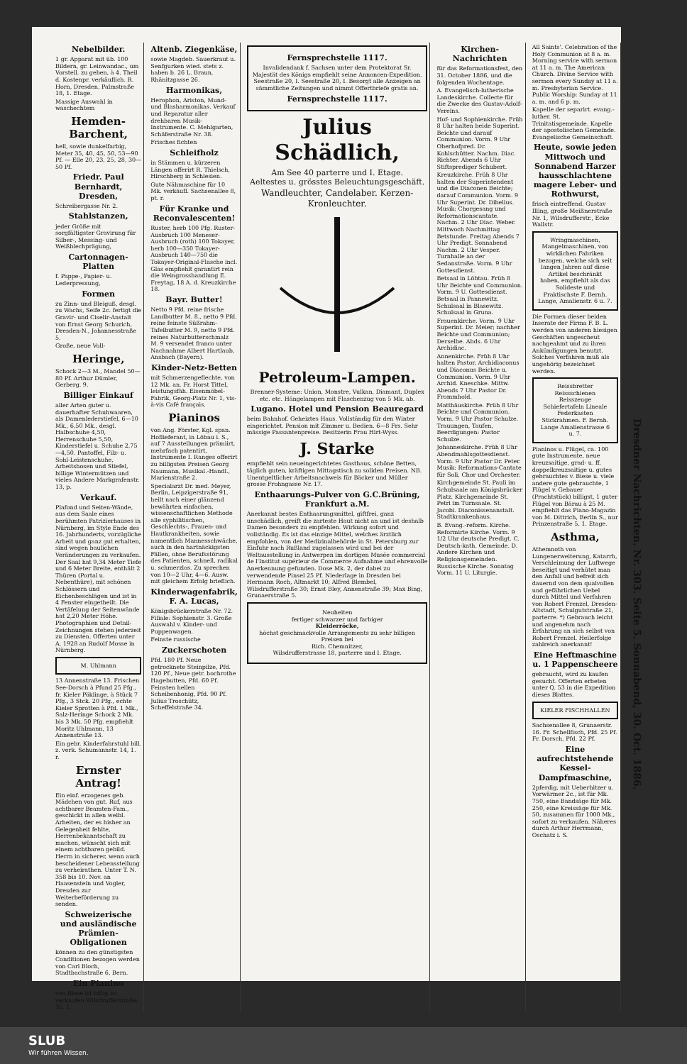Nebelbilder.
1 gr. Apparat mit üb. 100 Bildern, gr. Leinwandac., um Vorstell. zu geben, à 4. Theil d. Kostenpr. verkäuflich. R. Horn, Dresden, Palmstraße 18, 1. Etage.
Massige Auswahl in waschechtem
Hemden-Barchent,
hell, sowie dunkelfarbig, Meter 35, 40, 45, 50, 53—90 Pf. — Elle 20, 23, 25, 28, 30—50 Pf.
Friedr. Paul Bernhardt, Dresden,
Schreibergasse Nr. 2.
Stahlstanzen,
jeder Größe mit sorgfältigster Gravirung für Silber-, Messing- und Weißblechprägung,
Cartonnagen-Platten
f. Pappe-, Papier- u. Lederpressung,
Formen
zu Zinn- und Bleiguß, desgl. zu Wachs, Seife 2c. fertigt die Gravir- und Ciselir-Anstalt von Ernst Georg Schurich, Dresden-N., Johannesstraße 5.
Große, neue Voll-
Heringe,
Schock 2—3 M., Mandel 50—80 Pf. Arthur Dümler, Gerberg. 9.
Billiger Einkauf
aller Arten guter u. dauerhafter Schuhwaaren, als Damenlederstiefel, 6—10 Mk., 6,50 Mk., desgl. Halbschuhe 4,50, Herrenschuhe 5,50, Kinderstiefel u. Schuhe 2,75—4,50. Pantoffel, Filz- u. Sohl-Leistenschuhe, Arbeitshosen und Stiefel, billige Wintermützen und vieles Andere Markgrafenstr. 13, p.
Verkauf.
Plafond und Seiten-Wände, aus dem Saale eines berühmten Patrizierhauses in Nürnberg, im Style Ende des 16. Jahrhunderts, vorzügliche Arbeit und ganz gut erhalten, sind wegen baulichen Veränderungen zu verkaufen. Der Saal hat 9,34 Meter Tiefe und 6 Meter Breite, enthält 2 Thüren (Portal u. Nebenthüre), mit schönen Schlössern und Eichenbeschlägen und ist in 4 Fenster eingetheilt. Die Vertäfelung der Seitenwände hat 2,20 Meter Höhe. Photographien und Detail-Zeichnungen stehen jederzeit zu Diensten. Offerten unter A. 1928 an Rudolf Mosse in Nürnberg.
M. Uhlmann
13 Annenstraße 13. Frischen See-Dorsch à Pfund 25 Pfg., fr. Kieler Pöklinge, à Stück 7 Pfg., 3 Stck. 20 Pfg., echte Kieler Sprotten à Pfd. 1 Mk., Salz-Heringe Schock 2 Mk. bis 3 Mk. 50 Pfg. empfiehlt Moritz Uhlmann, 13 Annenstraße 13.
Ein gebr. Kinderfahrstuhl bill. z. verk. Schumannstr. 14, 1. r.
Ernster Antrag!
Ein einf. erzogenes geb. Mädchen von gut. Ruf, aus achtbarer Beamten-Fam., geschickt in allen weibl. Arbeiten, der es bisher an Gelegenheit fehlte, Herrenbekanntschaft zu machen, wünscht sich mit einem achtbaren gebild. Herrn in sicherer, wenn auch bescheidener Lebensstellung zu verheirathen. Unter T. N. 358 bis 10. Nov. an Haasenstein und Vogler, Dresden zur Weiterbeförderung zu senden.
Schweizerische und ausländische Prämien-Obligationen
können zu den günstigsten Conditionen bezogen werden von Carl Bloch, Stadtbachstraße 6, Bern.
Ein Pianino
von Biese ist billig zu verkaufen Wilsdrufferstraße 35, 1.
Altenb. Ziegenkäse,
sowie Magdeb. Sauerkraut u. Senfgurken wied. stets z. haben b. 26 L. Braun, Rhänitzgasse 26.
Harmonikas,
Herophon, Ariston, Mund- und Blasharmonikas. Verkauf und Reparatur aller drehbaren Musik-Instrumente. C. Mehlgarten, Schäferstraße Nr. 38.
Frisches fichten
Schleifholz
in Stämmen u. kürzeren Längen offerirt R. Thielsch, Hirschberg in Schlesien.
Gute Nähmaschine für 10 Mk. verkäufl. Sachsenallee 8, pt. r.
Für Kranke und Reconvalescenten!
Ruster, herb 100 Pfg. Ruster-Ausbruch 100 Meneser-Ausbruch (roth) 100 Tokayer, herb 100—350 Tokayer-Ausbruch 140—750 die Tokayer-Original-Flasche incl. Glas empfiehlt garantirt rein die Weingrosshandlung E. Freytag, 18 A. d. Kreuzkirche 18.
Bayr. Butter!
Netto 9 Pfd. reine frische Landbutter M. 8., netto 9 Pfd. reine feinste Süßrahm-Tafelbutter M. 9, netto 9 Pfd. reines Naturbutterschmalz M. 9 versendet franco unter Nachnahme Albert Hartlaub, Ansbach (Bayern).
Kinder-Netz-Betten
mit Schmerzengeflechte, von 12 Mk. an. Fr. Horst Tittel, leistungsfäh. Eisenmöbel-Fabrik, Georg-Platz Nr. 1, vis-à-vis Café français.
Pianinos
von Ang. Förster, Kgl. span. Hoflieferant, in Löbau i. S., auf 7 Ausstellungen prämiirt, mehrfach patentirt, Instrumente I. Ranges offerirt zu billigsten Preisen Georg Naumann, Musikal.-Handl., Marienstraße 2.
Specialarzt Dr. med. Meyer, Berlin, Leipzigerstraße 91, heilt nach einer glänzend bewährten einfachen, wissenschaftlichen Methode alle syphilitischen, Geschlechts-, Frauen- und Hautkrankheiten, sowie namentlich Mannesschwäche, auch in den hartnäckigsten Fällen, ohne Berufsstörung des Patienten, schnell, radikal u. schmerzlos. Zu sprechen von 10—2 Uhr, 4—6. Ausw. mit gleichem Erfolg brieflich.
Kinderwagenfabrik, F. A. Lucas,
Königsbrückerstraße Nr. 72. Filiale: Sophienstr. 3. Große Auswahl v. Kinder- und Puppenwagen.
Feinste russische
Zuckerschoten
Pfd. 180 Pf. Neue getrocknete Steinpilze, Pfd. 120 Pf., Neue getr. hochrothe Hagebutten, Pfd. 60 Pf. Feinsten hellen Scheibenhonig, Pfd. 90 Pf. Julius Troschütz, Scheffelstraße 34.
Fernsprechstelle 1117.
Invalidendank f. Sachsen unter dem Protektorat Sr. Majestät des Königs empfiehlt seine Annoncen-Expedition. Seestraße 20, I. Seestraße 20, I. Besorgt alle Anzeigen an sämmtliche Zeitungen und nimmt Offertbriefe gratis an.
Fernsprechstelle 1117.
Julius Schädlich,
Am See 40 parterre und I. Etage.
Aeltestes u. grösstes Beleuchtungsgeschäft.
Wandleuchter, Candelaber. Kerzen-Kronleuchter.
Petroleum-Lampen.
Brenner-Systeme: Union, Monstre, Vulkan, Diamant, Duplex etc. etc. Hängelampen mit Flaschenzug von 5 Mk. ab.
Lugano. Hotel und Pension Beauregard
beim Bahnhof. Geheiztes Haus. Vollständig für den Winter eingerichtet. Pension mit Zimmer u. Bedien. 6—8 Frs. Sehr mässige Passantenpreise. Besitzerin Frau Hirt-Wyss.
J. Starke
empfiehlt sein neueingerichtetes Gasthaus, schöne Betten, täglich guten, kräftigen Mittagstisch zu soliden Preisen. NB. Unentgeltlicher Arbeitsnachweis für Bäcker und Müller grosse Frohngasse Nr. 17.
Enthaarungs-Pulver von G.C.Brüning, Frankfurt a.M.
Anerkannt bestes Enthaarungsmittel, giftfrei, ganz unschädlich, greift die zarteste Haut nicht an und ist deshalb Damen besonders zu empfehlen. Wirkung sofort und vollständig. Es ist das einzige Mittel, welches ärztlich empfohlen, von der Medizinalbehörde in St. Petersburg zur Einfuhr nach Rußland zugelassen wird und bei der Weltausstellung in Antwerpen im dortigen Musée commercial de l'Institut supérieur de Commerce Aufnahme und ehrenvolle Anerkennung gefunden. Dose Mk. 2, der dabei zu verwendende Pinsel 25 Pf. Niederlage in Dresden bei Hermann Roch, Altmarkt 10; Alfred Blembel, Wilsdrufferstraße 30; Ernst Bley, Annenstraße 39; Max Bing, Grunaerstraße 5.
Neuheiten
fertiger schwarzer und farbiger
Kleiderröcke,
höchst geschmackvolle Arrangements zu sehr billigen Preisen bei
Rich. Chemnitzer,
Wilsdrufferstrasse 18, parterre und I. Etage.
Kirchen-Nachrichten
für das Reformationsfest, den 31. October 1886, und die folgenden Wochentage.
A. Evangelisch-lutherische Landeskirche. Collecte für die Zwecke des Gustav-Adolf-Vereins.
Hof- und Sophienkirche. Früh 8 Uhr halten beide Superint. Beichte und darauf Communion. Vorm. 9 Uhr Oberhofpred. Dr. Kohlschütter. Nachm. Diac. Richter. Abends 6 Uhr Stiftsprediger Schubert.
Kreuzkirche. Früh 8 Uhr halten der Superintendent und die Diaconen Beichte; darauf Communion. Vorm. 9 Uhr Superint. Dr. Dibelius. Musik: Chorgesang und Reformationscantate. Nachm. 2 Uhr Diac. Weber. Mittwoch Nachmittag Betstunde. Freitag Abends 7 Uhr Predigt. Sonnabend Nachm. 2 Uhr Vesper. Turnhalle an der Sedanstraße. Vorm. 9 Uhr Gottesdienst.
Betsaal in Löbtau. Früh 8 Uhr Beichte und Communion. Vorm. 9 U. Gottesdienst. Betsaal in Pannewitz. Schulsaal in Blasewitz. Schulsaal in Gruna.
Frauenkirche. Vorm. 9 Uhr Superint. Dr. Meier; nachher Beichte und Communion; Derselbe. Abds. 6 Uhr Archidiac.
Annenkirche. Früh 8 Uhr halten Pastor, Archidiaconus und Diaconus Beichte u. Communion. Vorm. 9 Uhr Archid. Kneschke. Mittw. Abends 7 Uhr Pastor Dr. Frommhold.
Matthäuskirche. Früh 8 Uhr Beichte und Communion. Vorm. 9 Uhr Pastor Schulze. Trauungen, Taufen, Beerdigungen: Pastor Schulze.
Johanneskirche. Früh 8 Uhr Abendmahlsgottesdienst. Vorm. 9 Uhr Pastor Dr. Peter. Musik: Reformations-Cantate für Soli, Chor und Orchester.
Kirchgemeinde St. Pauli im Schulsaale am Königsbrücker Platz. Kirchgemeinde St. Petri im Turnsaale. St. Jacobi. Diaconissenanstalt. Stadtkrankenhaus.
B. Evang.-reform. Kirche. Reformirte Kirche. Vorm. 9 1/2 Uhr deutsche Predigt. C. Deutsch-kath. Gemeinde. D. Andere Kirchen und Religionsgemeinden. Russische Kirche. Sonntag Vorm. 11 U. Liturgie.
All Saints'. Celebration of the Holy Communion at 8 a. m. Morning service with sermon at 11 a. m. The American Church. Divine Service with sermon every Sunday at 11 a. m. Presbyterian Service. Public Worship: Sunday at 11 a. m. and 6 p. m.
Kapelle der separirt. evang.-luther. St. Trinitatisgemeinde. Kapelle der apostolischen Gemeinde. Evangelische Gemeinschaft.
Heute, sowie jeden Mittwoch und Sonnabend Harzer hausschlachtene magere Leber- und Rothwurst,
frisch eintreffend. Gustav Illing, große Meißnerstraße Nr. 1, Wilsdrufferstr., Ecke Wallstr.
Wringmaschinen, Mangelmaschinen, von wirklichen Fabriken bezogen, welche sich seit langen Jahren auf diese Artikel beschränkt haben, empfiehlt als das Solideste und Praktischste F. Bernh. Lange, Amalienstr. 6 u. 7.
Die Formen dieser beiden Inserate der Firma F. B. L. werden von anderen hiesigen Geschäften ungescheut nachgeahmt und zu ihren Ankündigungen benutzt. Solches Verfahren muß als ungehörig bezeichnet werden.
Reissbretter Reissschienen Reisszeuge Schiefertafeln Lineale Federkasten Stickrahmen. F. Bernh. Lange Amalienstrasse 6 u. 7.
Pianinos u. Flügel, ca. 100 gute Instrumente, neue kreuzsaitige, grad- u. ff. doppelkreuzsaitige u. gutes gebrauchtes v. Biese u. viele andere gute gebrauchte, 1 Flügel v. Gebauer (Prachtstück) billigst, 1 guter Flügel von Bärau à 25 M. empfiehlt das Piano-Magazin von M. Dittrich, Berlin S., nur Prinzenstraße 5, 1. Etage.
Asthma,
Athemnoth von Lungenerweiterung, Katarrh, Verschleimung der Luftwege beseitigt und verhütet man den Anfall und befreit sich dauernd von dem qualvollen und gefährlichen Uebel durch Mittel und Verfahren von Robert Frenzel, Dresden-Altstadt, Schulgutstraße 21, parterre. *) Gebrauch leicht und angenehm nach Erfahrung an sich selbst von Robert Frenzel. Heilerfolge zahlreich anerkannt!
Eine Heftmaschine u. 1 Pappenscheere
gebraucht, wird zu kaufen gesucht. Offerten erbeten unter Q. 53 in die Expedition dieses Blattes.
KIELER FISCHHALLEN
Sachsenallee 8, Grunaerstr. 16. Fr. Schellfisch, Pfd. 25 Pf. Fr. Dorsch, Pfd. 22 Pf.
Eine aufrechtstehende Kessel-Dampfmaschine,
2pferdig, mit Ueberhitzer u. Vorwärmer 2c., ist für Mk. 750, eine Bandsäge für Mk. 250, eine Kreissäge für Mk. 50, zusammen für 1000 Mk., sofort zu verkaufen. Näheres durch Arthur Herrmann, Oschatz i. S.
Dresdner Nachrichten. Nr. 303. Seite 5. Sonnabend, 30. Oct. 1886.
SLUB
Wir führen Wissen.